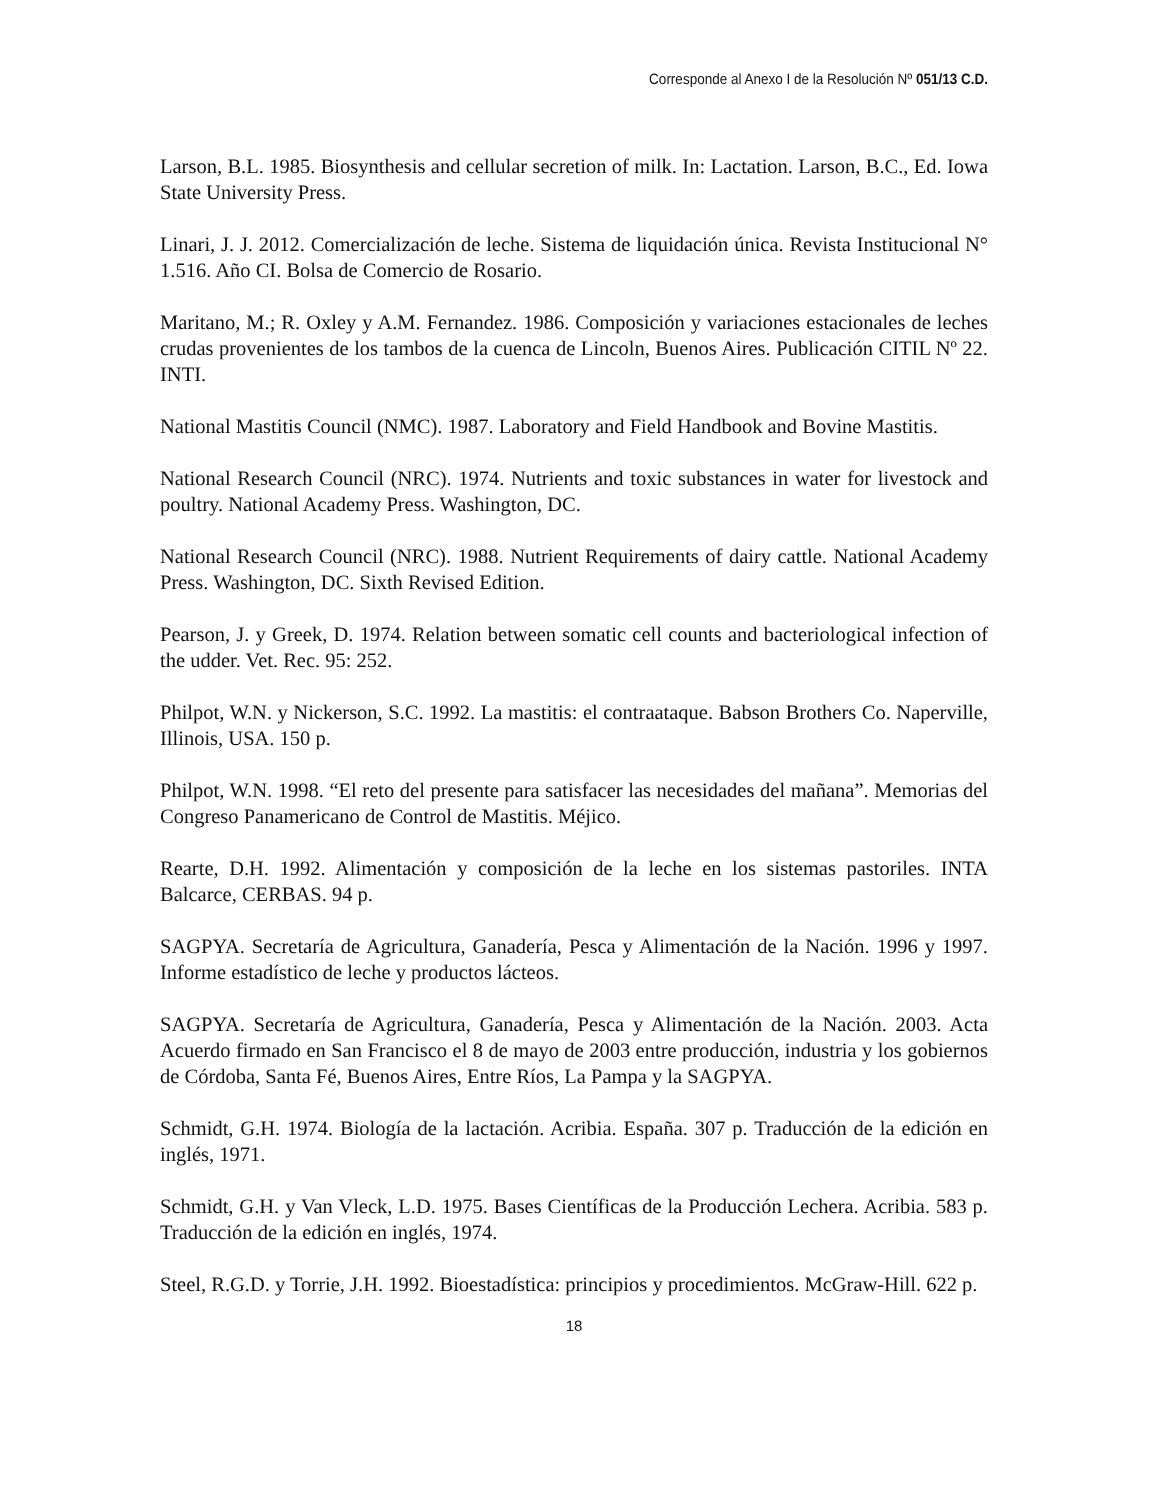Corresponde al Anexo I de la Resolución Nº 051/13 C.D.
Larson, B.L. 1985. Biosynthesis and cellular secretion of milk. In: Lactation. Larson, B.C., Ed. Iowa State University Press.
Linari, J. J. 2012. Comercialización de leche. Sistema de liquidación única. Revista Institucional N° 1.516. Año CI. Bolsa de Comercio de Rosario.
Maritano, M.; R. Oxley y A.M. Fernandez. 1986. Composición y variaciones estacionales de leches crudas provenientes de los tambos de la cuenca de Lincoln, Buenos Aires. Publicación CITIL Nº 22. INTI.
National Mastitis Council (NMC). 1987. Laboratory and Field Handbook and Bovine Mastitis.
National Research Council (NRC). 1974. Nutrients and toxic substances in water for livestock and poultry. National Academy Press. Washington, DC.
National Research Council (NRC). 1988. Nutrient Requirements of dairy cattle. National Academy Press. Washington, DC. Sixth Revised Edition.
Pearson, J. y Greek, D. 1974. Relation between somatic cell counts and bacteriological infection of the udder. Vet. Rec. 95: 252.
Philpot, W.N. y Nickerson, S.C. 1992. La mastitis: el contraataque. Babson Brothers Co. Naperville, Illinois, USA. 150 p.
Philpot, W.N. 1998. “El reto del presente para satisfacer las necesidades del mañana”. Memorias del Congreso Panamericano de Control de Mastitis. Méjico.
Rearte, D.H. 1992. Alimentación y composición de la leche en los sistemas pastoriles. INTA Balcarce, CERBAS. 94 p.
SAGPYA. Secretaría de Agricultura, Ganadería, Pesca y Alimentación de la Nación. 1996 y 1997. Informe estadístico de leche y productos lácteos.
SAGPYA. Secretaría de Agricultura, Ganadería, Pesca y Alimentación de la Nación. 2003. Acta Acuerdo firmado en San Francisco el 8 de mayo de 2003 entre producción, industria y los gobiernos de Córdoba, Santa Fé, Buenos Aires, Entre Ríos, La Pampa y la SAGPYA.
Schmidt, G.H. 1974. Biología de la lactación. Acribia. España. 307 p. Traducción de la edición en inglés, 1971.
Schmidt, G.H. y Van Vleck, L.D. 1975. Bases Científicas de la Producción Lechera. Acribia. 583 p. Traducción de la edición en inglés, 1974.
Steel, R.G.D. y Torrie, J.H. 1992. Bioestadística: principios y procedimientos. McGraw-Hill. 622 p.
18